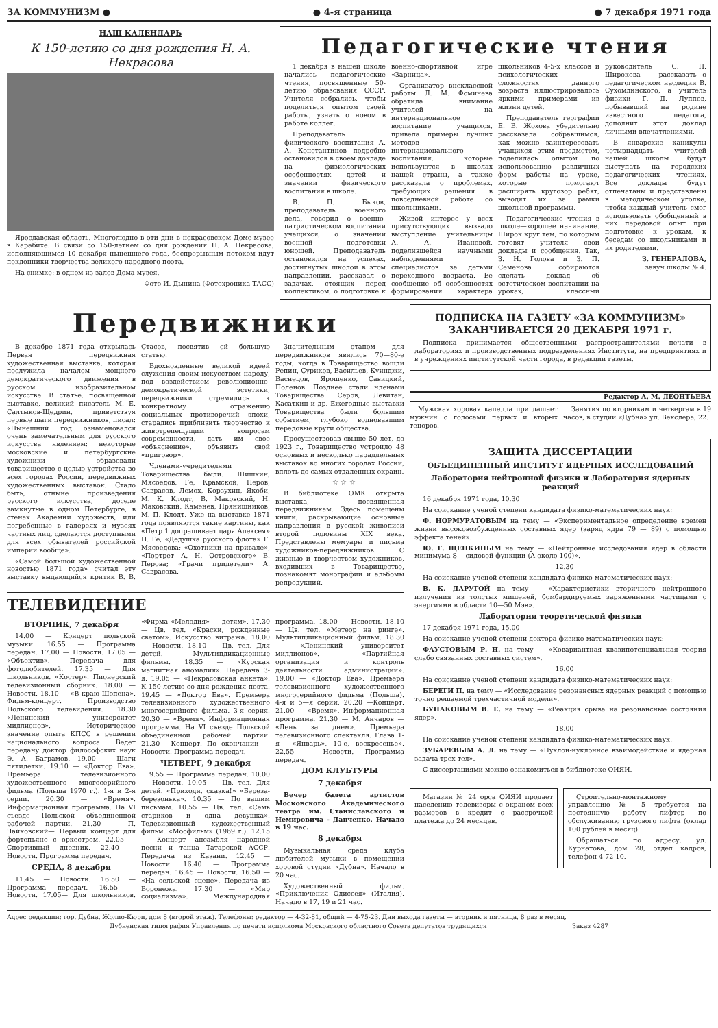ЗА КОММУНИЗМ ● ● 4-я страница ● 7 декабря 1971 года
НАШ КАЛЕНДАРЬ
К 150-летию со дня рождения Н. А. Некрасова
Ярославская область. Многолюдно в эти дни в некрасовском Доме-музее в Карабихе. В связи со 150-летием со дня рождения Н. А. Некрасова, исполняющимся 10 декабря нынешнего года, беспрерывным потоком идут поклонники творчества великого народного поэта.
На снимке: в одном из залов Дома-музея.
Фото И. Дынина (Фотохроника ТАСС)
Педагогические чтения
1 декабря в нашей школе начались педагогические чтения, посвященные 50-летию образования СССР. Учителя собрались, чтобы поделиться опытом своей работы, узнать о новом в работе коллег.
Преподаватель физического воспитания А. А. Константинов подробно остановился в своем докладе на физиологических особенностях детей и значении физического воспитания в школе.
В. П. Быков, преподаватель военного дела, говорил о военно-патриотическом воспитании учащихся, о значении военной подготовки юношей. Преподаватель остановился на успехах, достигнутых школой в этом направлении, рассказал о задачах, стоящих перед коллективом, о подготовке к военно-спортивной игре «Зарница».
Организатор внеклассной работы Л. М. Фомичева обратила внимание учителей на интернациональное воспитание учащихся, привела примеры лучших методов интернационального воспитания, которые используются в школах нашей страны, а также рассказала о проблемах, требующих решения в повседневной работе со школьниками.
Живой интерес у всех присутствующих вызвало выступление учительницы А. А. Ивановой, поделившейся научными наблюдениями специалистов за детьми переходного возраста. Ее сообщение об особенностях формирования характера школьников 4-5-х классов и психологических сложностях данного возраста иллюстрировалось яркими примерами из жизни детей.
Преподаватель географии Е. В. Жохова убедительно рассказала собравшимся, как можно заинтересовать учащихся этим предметом, поделилась опытом по использованию различных форм работы на уроке, которые помогают расширять кругозор ребят, выводят их за рамки школьной программы.
Педагогические чтения в школе—хорошее начинание. Широк круг тем, по которым готовят учителя свои доклады и сообщения. Так, З. Н. Голова и З. П. Семенова собираются сделать доклад об эстетическом воспитании на уроках, классный руководитель С. Н. Широкова — рассказать о педагогическом наследии В. Сухомлинского, а учитель физики Г. Д. Луппов, побывавший на родине известного педагога, дополнит этот доклад личными впечатлениями.
В январские каникулы четырнадцать учителей нашей школы будут выступать на городских педагогических чтениях. Все доклады будут отпечатаны и представлены в методическом уголке, чтобы каждый учитель смог использовать обобщенный в них передовой опыт при подготовке к урокам, к беседам со школьниками и их родителями.
З. ГЕНЕРАЛОВА,
завуч школы № 4.
Передвижники
В декабре 1871 года открылась Первая передвижная художественная выставка, которая послужила началом мощного демократического движения в русском изобразительном искусстве. В статье, посвященной выставке, великий писатель М. Е. Салтыков-Щедрин, приветствуя первые шаги передвижников, писал: «Нынешний год ознаменовался очень замечательным для русского искусства явлением: некоторые московские и петербургские художники образовали товарищество с целью устройства во всех городах России, передвижных художественных выставок. Стало быть, отныне произведения русского искусства, доселе замкнутые в одном Петербурге, в стенах Академии художеств, или погребенные в галереях и музеях частных лиц, сделаются доступными для всех обывателей российской империи вообще».
«Самой большой художественной новостью 1871 года» считал эту выставку выдающийся критик В. В. Стасов, посвятив ей большую статью.
Вдохновленные великой идеей служения своим искусством народу, под воздействием революционно-демократической эстетики, передвижники стремились к конкретному отражению социальных противоречий эпохи, старались приблизить творчество к животрепещущим вопросам современности, дать им свое «объяснение», объявить свой «приговор».
Членами-учредителями Товарищества были: Шишкин, Мясоедов, Ге, Крамской, Перов, Саврасов, Лемох, Корзухин, Якоби, М. К. Клодт, В. Маковский, Н. Маковский, Каменев, Прянишников, М. П. Клодт. Уже на выставке 1871 года появляются такие картины, как «Петр 1 допрашивает царя Алексея» Н. Ге; «Дедушка русского флота» Г. Мясоедова; «Охотники на привале», «Портрет А. Н. Островского» В. Перова; «Грачи прилетели» А. Саврасова.
Значительным этапом для передвижников явились 70—80-е годы, когда в Товарищество вошли Репин, Суриков, Васильев, Куинджи, Васнецов, Ярошенко, Савицкий, Поленов. Позднее стали членами Товарищества Серов, Левитан, Касаткин и др. Ежегодные выставки Товарищества были большим событием, глубоко волновавшим передовые круги общества.
Просуществовав свыше 50 лет, до 1923 г., Товарищество устроило 48 основных и несколько параллельных выставок во многих городах России, вплоть до самых отдаленных окраин.
☆ ☆ ☆
В библиотеке ОМК открыта выставка, посвященная передвижникам. Здесь помещены книги, раскрывающие основные направления в русской живописи второй половины XIX века. Представлены мемуары и письма художников-передвижников. С жизнью и творчеством художников, входивших в Товарищество, познакомят монографии и альбомы репродукций.
ТЕЛЕВИДЕНИЕ
ВТОРНИК, 7 декабря
14.00 — Концерт польской музыки. 16.55 — Программа передач. 17.00 — Новости. 17.05 — «Объектив». Передача для фотолюбителей. 17.35 — Для школьников. «Костер». Пионерский телевизионный сборник. 18.00 — Новости. 18.10 — «В краю Шопена». Фильм-концерт. Производство Польского телевидения. 18.30 «Ленинский университет миллионов». Историческое значение опыта КПСС в решении национального вопроса. Ведет передачу доктор философских наук Э. А. Баграмов. 19.00 — Шаги пятилетки. 19.10 — «Доктор Ева». Премьера телевизионного художественного многосерийного фильма (Польша 1970 г.). 1-я и 2-я серии. 20.30 — «Время». Информационная программа. На VI съезде Польской объединенной рабочей партии. 21.30 — П. Чайковский— Первый концерт для фортепьяно с оркестром. 22.05 — Спортивный дневник. 22.40 — Новости. Программа передач.
СРЕДА, 8 декабря
11.45 — Новости. 16.50 — Программа передач. 16.55 — Новости. 17.05— Для школьников. «Фирма «Мелодия» — детям». 17.30 — Цв. тел. «Краски, рожденные светом». Искусство витража. 18.00 — Новости. 18.10 — Цв. тел. Для детей. Мультипликационные фильмы. 18.35 — «Курская магнитная аномалия». Передача 3-я. 19.05 — «Некрасовская анкета». К 150-летию со дня рождения поэта. 19.45 — «Доктор Ева». Премьера телевизионного художественного многосерийного фильма. 3-я серия. 20.30 — «Время». Информационная программа. На VI съезде Польской объединенной рабочей партии. 21.30— Концерт. По окончании — Новости. Программа передач.
ЧЕТВЕРГ, 9 декабря
9.55 — Программа передач. 10.00 — Новости. 10.05 — Цв. тел. Для детей. «Приходи, сказка!» «Береза-березонька». 10.35 — По вашим письмам. 10.55 — Цв. тел. «Семь стариков и одна девушка». Телевизионный художественный фильм. «Мосфильм» (1969 г.). 12.15 — Концерт ансамбля народной песни и танца Татарской АССР. Передача из Казани. 12.45 — Новости. 16.40 — Программа передач. 16.45 — Новости. 16.50 — «На сельской сцене». Передача из Воронежа. 17.30 — «Мир социализма». Международная программа. 18.00 — Новости. 18.10 — Цв. тел. «Метеор на ринге». Мультипликационный фильм. 18.30 — «Ленинский университет миллионов». «Партийная организация и контроль деятельности администрации». 19.00 — «Доктор Ева». Премьера телевизионного художественного многосерийного фильма (Польша). 4-я и 5—я серии. 20.20 —Концерт. 21.00 — «Время». Информационная программа. 21.30 — М. Анчаров — «День за днем». Премьера телевизионного спектакля. Глава 1-я— «Январь», 10-е, воскресенье». 22.55 — Новости. Программа передач.
ДОМ КЛУЬТУРЫ
7 декабря
Вечер балета артистов Московского Академического театра им. Станиславского и Немировича - Данченко. Начало в 19 час.
8 декабря
Музыкальная среда клуба любителей музыки в помещении хоровой студии «Дубна». Начало в 20 час.
Художественный фильм. «Приключения Одиссея» (Италия). Начало в 17, 19 и 21 час.
ПОДПИСКА НА ГАЗЕТУ «ЗА КОММУНИЗМ» ЗАКАНЧИВАЕТСЯ 20 ДЕКАБРЯ 1971 г.
Подписка принимается общественными распространителями печати в лабораториях и производственных подразделениях Института, на предприятиях и в учреждениях институтской части города, в редакции газеты.
Редактор А. М. ЛЕОНТЬЕВА
Мужская хоровая капелла приглашает мужчин с голосами первых и вторых теноров.
Занятия по вторникам и четвергам в 19 часов, в студии «Дубна» ул. Векслера, 22.
ЗАЩИТА ДИССЕРТАЦИИ
ОБЪЕДИНЕННЫЙ ИНСТИТУТ ЯДЕРНЫХ ИССЛЕДОВАНИЙ
Лаборатория нейтронной физики и Лаборатория ядерных реакций
16 декабря 1971 года, 10.30
На соискание ученой степени кандидата физико-математических наук:
Ф. НОРМУРАТОВЫМ на тему — «Экспериментальное определение времен жизни высоковозбужденных составных ядер (заряд ядра 79 — 89) с помощью эффекта теней».
Ю. Г. ЩЕПКИНЫМ на тему — «Нейтронные исследования ядер в области минимума S —силовой функции (А около 100)».
12.30
На соискание ученой степени кандидата физико-математических наук:
В. К. ДАРУГОЙ на тему — «Характеристики вторичного нейтронного излучения из толстых мишеней, бомбардируемых заряженными частицами с энергиями в области 10—50 Мэв».
Лаборатория теоретической физики
17 декабря 1971 года, 15.00
На соискание ученой степени доктора физико-математических наук:
ФАУСТОВЫМ Р. Н. на тему — «Ковариантная квазипотенциальная теория слабо связанных составных систем».
16.00
На соискание ученой степени кандидата физико-математических наук:
БЕРЕГИ П. на тему — «Исследование резонансных ядерных реакций с помощью точно решаемой трехчастичной модели».
БУНАКОВЫМ В. Е. на тему — «Реакция срыва на резонансные состояния ядер».
18.00
На соискание ученой степени кандидата физико-математических наук:
ЗУБАРЕВЫМ А. Л. на тему — «Нуклон-нуклонное взаимодействие и ядерная задача трех тел».
С диссертациями можно ознакомиться в библиотеке ОИЯИ.
Магазин № 24 орса ОИЯИ продает населению телевизоры с экраном всех размеров в кредит с рассрочкой платежа до 24 месяцев.
Строительно-монтажному управлению № 5 требуется на постоянную работу лифтер по обслуживанию грузового лифта (оклад 100 рублей в месяц).
Обращаться по адресу: ул. Курчатова, дом 28, отдел кадров, телефон 4-72-10.
Адрес редакции: гор. Дубна, Жолио-Кюри, дом 8 (второй этаж). Телефоны: редактор — 4-32-81, общий — 4-75-23. Дни выхода газеты — вторник и пятница, 8 раз в месяц.
Дубненская типография Управления по печати исполкома Московского областного Совета депутатов трудящихся Заказ 4287